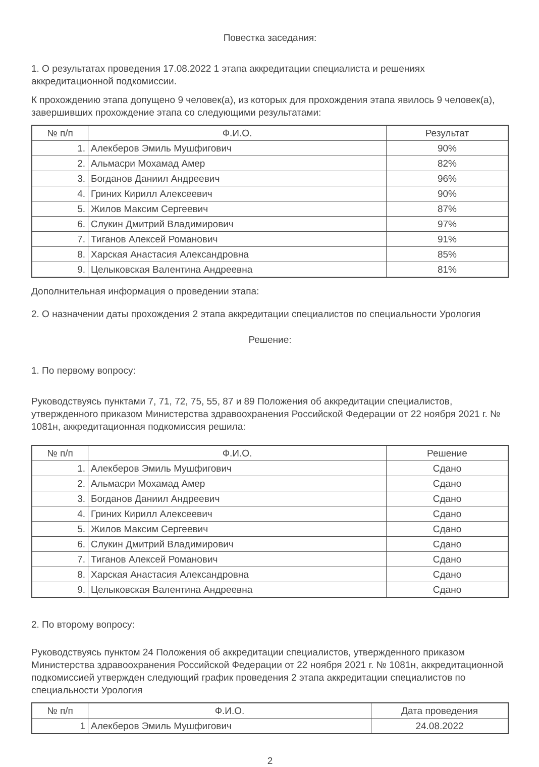Повестка заседания:
1. О результатах проведения 17.08.2022 1 этапа аккредитации специалиста и решениях аккредитационной подкомиссии.
К прохождению этапа допущено 9 человек(а), из которых для прохождения этапа явилось 9 человек(а), завершивших прохождение этапа со следующими результатами:
| № п/п | Ф.И.О. | Результат |
| --- | --- | --- |
| 1. | Алекберов Эмиль Мушфигович | 90% |
| 2. | Альмасри Мохамад Амер | 82% |
| 3. | Богданов Даниил Андреевич | 96% |
| 4. | Гриних Кирилл Алексеевич | 90% |
| 5. | Жилов Максим Сергеевич | 87% |
| 6. | Слукин Дмитрий Владимирович | 97% |
| 7. | Тиганов Алексей Романович | 91% |
| 8. | Харская Анастасия Александровна | 85% |
| 9. | Целыковская Валентина Андреевна | 81% |
Дополнительная информация о проведении этапа:
2. О назначении даты прохождения 2 этапа аккредитации специалистов по специальности Урология
Решение:
1. По первому вопросу:
Руководствуясь пунктами 7, 71, 72, 75, 55, 87 и 89 Положения об аккредитации специалистов, утвержденного приказом Министерства здравоохранения Российской Федерации от 22 ноября 2021 г. № 1081н, аккредитационная подкомиссия решила:
| № п/п | Ф.И.О. | Решение |
| --- | --- | --- |
| 1. | Алекберов Эмиль Мушфигович | Сдано |
| 2. | Альмасри Мохамад Амер | Сдано |
| 3. | Богданов Даниил Андреевич | Сдано |
| 4. | Гриних Кирилл Алексеевич | Сдано |
| 5. | Жилов Максим Сергеевич | Сдано |
| 6. | Слукин Дмитрий Владимирович | Сдано |
| 7. | Тиганов Алексей Романович | Сдано |
| 8. | Харская Анастасия Александровна | Сдано |
| 9. | Целыковская Валентина Андреевна | Сдано |
2. По второму вопросу:
Руководствуясь пунктом 24 Положения об аккредитации специалистов, утвержденного приказом Министерства здравоохранения Российской Федерации от 22 ноября 2021 г. № 1081н, аккредитационной подкомиссией утвержден следующий график проведения 2 этапа аккредитации специалистов по специальности Урология
| № п/п | Ф.И.О. | Дата проведения |
| --- | --- | --- |
| 1 | Алекберов Эмиль Мушфигович | 24.08.2022 |
2